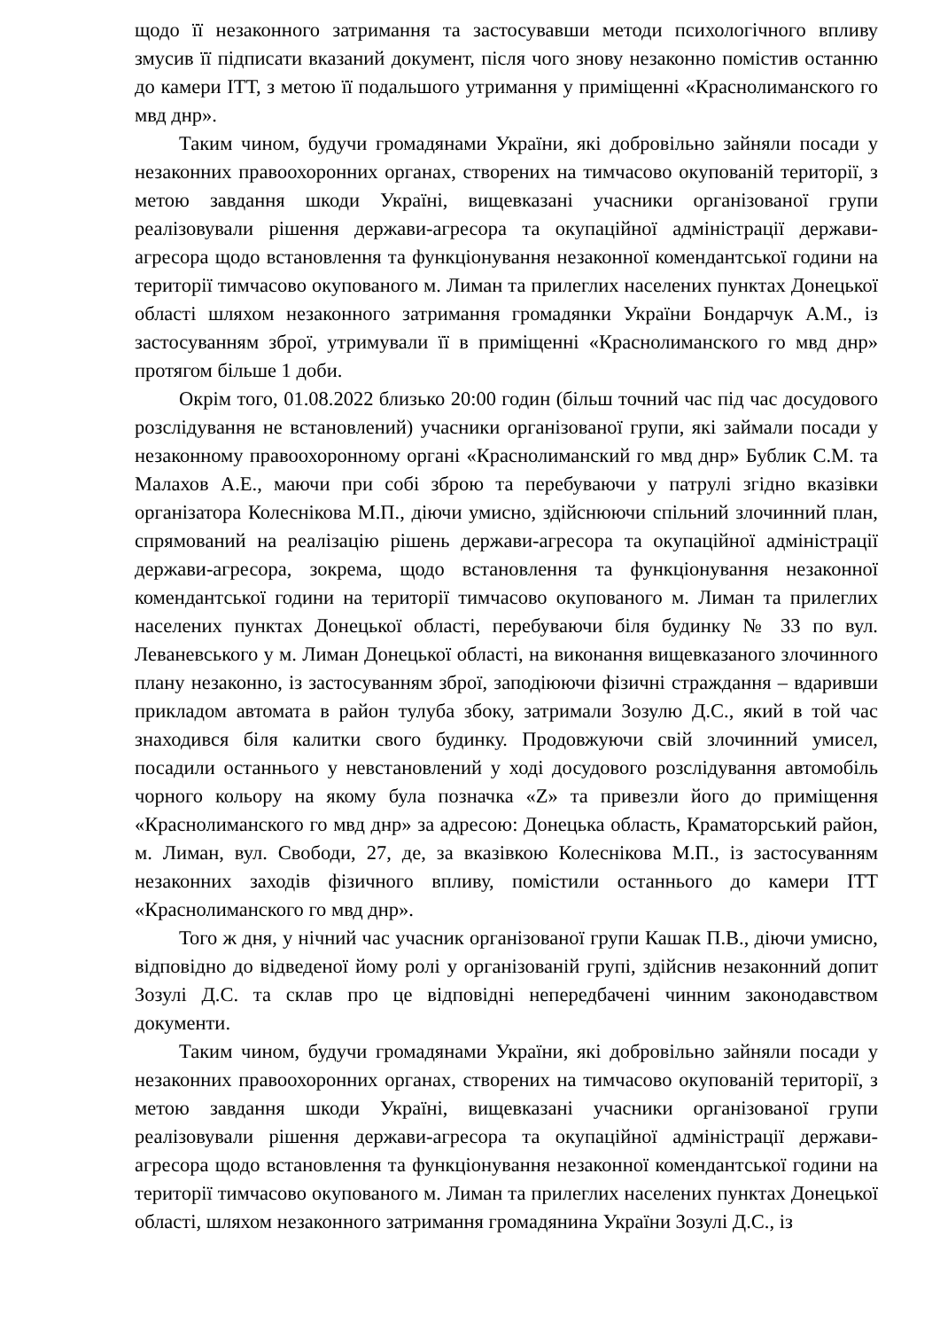щодо її незаконного затримання та застосувавши методи психологічного впливу змусив її підписати вказаний документ, після чого знову незаконно помістив останню до камери ІТТ, з метою її подальшого утримання у приміщенні «Краснолиманского го мвд днр».
Таким чином, будучи громадянами України, які добровільно зайняли посади у незаконних правоохоронних органах, створених на тимчасово окупованій території, з метою завдання шкоди Україні, вищевказані учасники організованої групи реалізовували рішення держави-агресора та окупаційної адміністрації держави-агресора щодо встановлення та функціонування незаконної комендантської години на території тимчасово окупованого м. Лиман та прилеглих населених пунктах Донецької області шляхом незаконного затримання громадянки України Бондарчук А.М., із застосуванням зброї, утримували її в приміщенні «Краснолиманского го мвд днр» протягом більше 1 доби.
Окрім того, 01.08.2022 близько 20:00 годин (більш точний час під час досудового розслідування не встановлений) учасники організованої групи, які займали посади у незаконному правоохоронному органі «Краснолиманский го мвд днр» Бублик С.М. та Малахов А.Е., маючи при собі зброю та перебуваючи у патрулі згідно вказівки організатора Колеснікова М.П., діючи умисно, здійснюючи спільний злочинний план, спрямований на реалізацію рішень держави-агресора та окупаційної адміністрації держави-агресора, зокрема, щодо встановлення та функціонування незаконної комендантської години на території тимчасово окупованого м. Лиман та прилеглих населених пунктах Донецької області, перебуваючи біля будинку № 33 по вул. Леваневського у м. Лиман Донецької області, на виконання вищевказаного злочинного плану незаконно, із застосуванням зброї, заподіюючи фізичні страждання – вдаривши прикладом автомата в район тулуба збоку, затримали Зозулю Д.С., який в той час знаходився біля калитки свого будинку. Продовжуючи свій злочинний умисел, посадили останнього у невстановлений у ході досудового розслідування автомобіль чорного кольору на якому була позначка «Z» та привезли його до приміщення «Краснолиманского го мвд днр» за адресою: Донецька область, Краматорський район, м. Лиман, вул. Свободи, 27, де, за вказівкою Колеснікова М.П., із застосуванням незаконних заходів фізичного впливу, помістили останнього до камери ІТТ «Краснолиманского го мвд днр».
Того ж дня, у нічний час учасник організованої групи Кашак П.В., діючи умисно, відповідно до відведеної йому ролі у організованій групі, здійснив незаконний допит Зозулі Д.С. та склав про це відповідні непередбачені чинним законодавством документи.
Таким чином, будучи громадянами України, які добровільно зайняли посади у незаконних правоохоронних органах, створених на тимчасово окупованій території, з метою завдання шкоди Україні, вищевказані учасники організованої групи реалізовували рішення держави-агресора та окупаційної адміністрації держави-агресора щодо встановлення та функціонування незаконної комендантської години на території тимчасово окупованого м. Лиман та прилеглих населених пунктах Донецької області, шляхом незаконного затримання громадянина України Зозулі Д.С., із